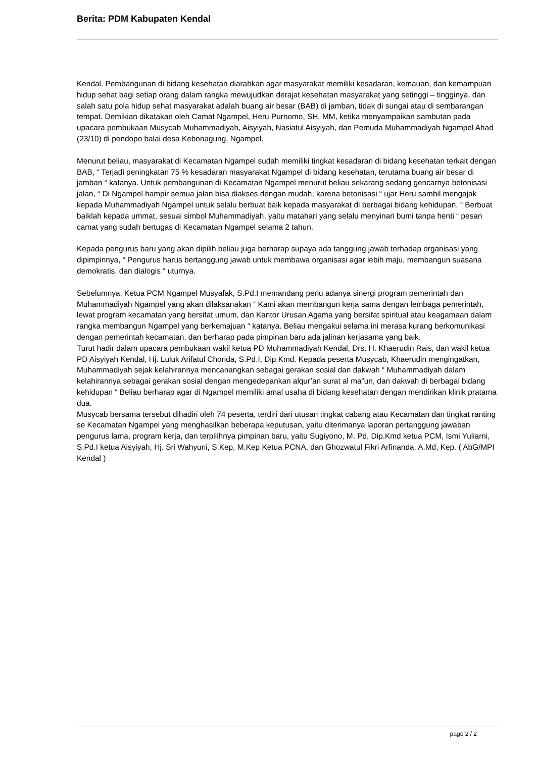Berita: PDM Kabupaten Kendal
Kendal. Pembangunan di bidang kesehatan diarahkan agar masyarakat memiliki kesadaran, kemauan, dan kemampuan hidup sehat bagi setiap orang dalam rangka mewujudkan derajat kesehatan masyarakat yang setinggi – tingginya, dan salah satu pola hidup sehat masyarakat adalah buang air besar (BAB) di jamban, tidak di sungai atau di sembarangan tempat. Demikian dikatakan oleh Camat Ngampel, Heru Purnomo, SH, MM, ketika menyampaikan sambutan pada upacara pembukaan Musycab Muhammadiyah, Aisyiyah, Nasiatul Aisyiyah, dan Pemuda Muhammadiyah Ngampel Ahad (23/10) di pendopo balai desa Kebonagung, Ngampel.
Menurut beliau, masyarakat di Kecamatan Ngampel sudah memiliki tingkat kesadaran di bidang kesehatan terkait dengan BAB, “ Terjadi peningkatan 75 % kesadaran masyarakat Ngampel di bidang kesehatan, terutama buang air besar di jamban “ katanya. Untuk pembangunan di Kecamatan Ngampel menurut beliau sekarang sedang gencarnya betonisasi jalan, “ Di Ngampel hampir semua jalan bisa diakses dengan mudah, karena betonisasi “ ujar Heru sambil mengajak kepada Muhammadiyah Ngampel untuk selalu berbuat baik kepada masyarakat di berbagai bidang kehidupan, “ Berbuat baiklah kepada ummat, sesuai simbol Muhammadiyah, yaitu matahari yang selalu menyinari bumi tanpa henti “ pesan camat yang sudah bertugas di Kecamatan Ngampel selama 2 tahun.
Kepada pengurus baru yang akan dipilih beliau juga berharap supaya ada tanggung jawab terhadap organisasi yang dipimpinnya, “ Pengurus harus bertanggung jawab untuk membawa organisasi agar lebih maju, membangun suasana demokratis, dan dialogis “ uturnya.
Sebelumnya, Ketua PCM Ngampel Musyafak, S.Pd.I memandang perlu adanya sinergi program pemerintah dan Muhammadiyah Ngampel yang akan dilaksanakan “ Kami akan membangun kerja sama dengan lembaga pemerintah, lewat program kecamatan yang bersifat umum, dan Kantor Urusan Agama yang bersifat spiritual atau keagamaan dalam rangka membangun Ngampel yang berkemajuan “ katanya. Beliau mengakui selama ini merasa kurang berkomunikasi dengan pemerintah kecamatan, dan berharap pada pimpinan baru ada jalinan kerjasama yang baik.
Turut hadir dalam upacara pembukaan wakil ketua PD Muhammadiyah Kendal, Drs. H. Khaerudin Rais, dan wakil ketua PD Aisyiyah Kendal, Hj. Luluk Arifatul Chorida, S.Pd.I, Dip.Kmd. Kepada peserta Musycab, Khaerudin mengingatkan, Muhammadiyah sejak kelahirannya mencanangkan sebagai gerakan sosial dan dakwah “ Muhammadiyah dalam kelahirannya sebagai gerakan sosial dengan mengedepankan alqur’an surat al ma”un, dan dakwah di berbagai bidang kehidupan “ Beliau berharap agar di Ngampel memiliki amal usaha di bidang kesehatan dengan mendirikan klinik pratama dua.
Musycab bersama tersebut dihadiri oleh 74 peserta, terdiri dari utusan tingkat cabang atau Kecamatan dan tingkat ranting se Kecamatan Ngampel yang menghasilkan beberapa keputusan, yaitu diterimanya laporan pertanggung jawaban pengurus lama, program kerja, dan terpilihnya pimpinan baru, yaitu Sugiyono, M. Pd, Dip.Kmd ketua PCM, Ismi Yuliarni, S.Pd.I ketua Aisyiyah, Hj. Sri Wahyuni, S.Kep, M.Kep Ketua PCNA, dan Ghozwatul Fikri Arfinanda, A.Md, Kep. ( AbG/MPI Kendal )
page 2 / 2